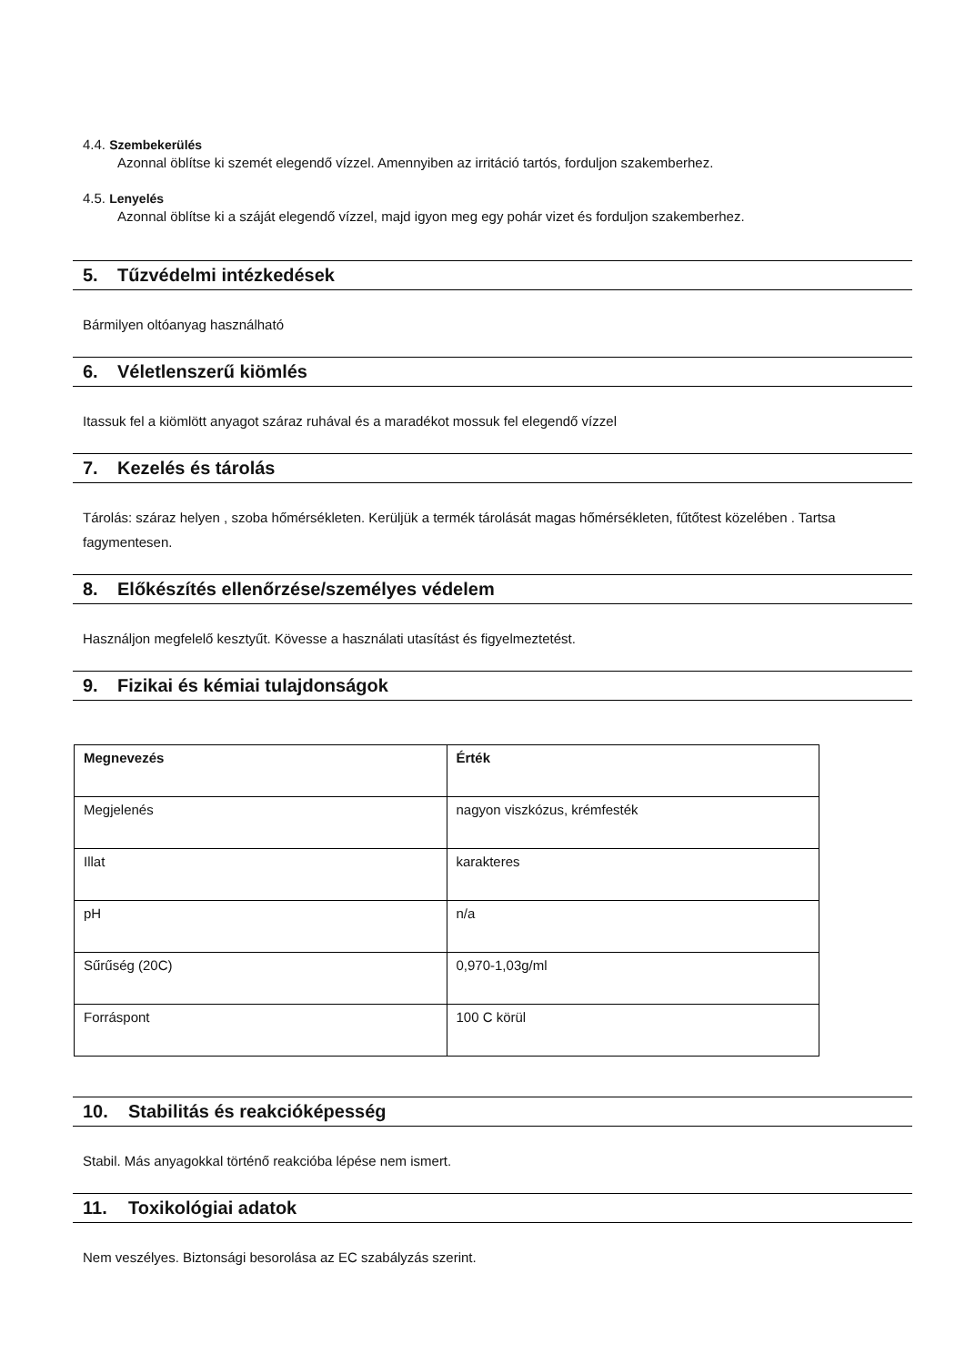4.4. Szembekerülés
Azonnal öblítse ki szemét elegendő vízzel. Amennyiben az irritáció tartós, forduljon szakemberhez.
4.5. Lenyelés
Azonnal öblítse ki a száját elegendő vízzel, majd igyon meg egy pohár vizet és forduljon szakemberhez.
5. Tűzvédelmi intézkedések
Bármilyen oltóanyag használható
6. Véletlenszerű kiömlés
Itassuk fel a kiömlött anyagot száraz ruhával és a maradékot mossuk fel elegendő vízzel
7. Kezelés és tárolás
Tárolás: száraz helyen , szoba hőmérsékleten. Kerüljük a termék tárolását magas hőmérsékleten, fűtőtest közelében . Tartsa fagymentesen.
8. Előkészítés ellenőrzése/személyes védelem
Használjon megfelelő kesztyűt. Kövesse a használati utasítást és figyelmeztetést.
9. Fizikai és kémiai tulajdonságok
| Megnevezés | Érték |
| --- | --- |
| Megjelenés | nagyon viszkózus, krémfesték |
| Illat | karakteres |
| pH | n/a |
| Sűrűség (20C) | 0,970-1,03g/ml |
| Forráspont | 100 C körül |
10. Stabilitás és reakcióképesség
Stabil. Más anyagokkal történő reakcióba lépése nem ismert.
11. Toxikológiai adatok
Nem veszélyes. Biztonsági besorolása az EC szabályzás szerint.